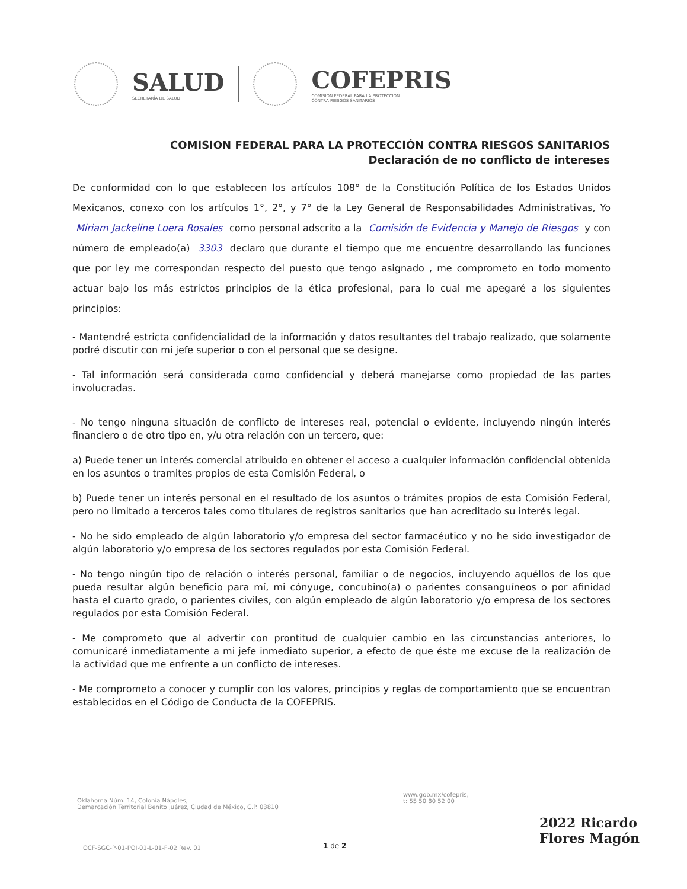SALUD
SECRETARÍA DE SALUD
COFEPRIS
COMISIÓN FEDERAL PARA LA PROTECCIÓN
CONTRA RIESGOS SANITARIOS
COMISION FEDERAL PARA LA PROTECCIÓN CONTRA RIESGOS SANITARIOS
Declaración de no conflicto de intereses
De conformidad con lo que establecen los artículos 108° de la Constitución Política de los Estados Unidos Mexicanos, conexo con los artículos 1°, 2°, y 7° de la Ley General de Responsabilidades Administrativas, Yo Miriam Jackeline Loera Rosales como personal adscrito a la Comisión de Evidencia y Manejo de Riesgos y con número de empleado(a) 3303 declaro que durante el tiempo que me encuentre desarrollando las funciones que por ley me correspondan respecto del puesto que tengo asignado , me comprometo en todo momento actuar bajo los más estrictos principios de la ética profesional, para lo cual me apegaré a los siguientes principios:
- Mantendré estricta confidencialidad de la información y datos resultantes del trabajo realizado, que solamente podré discutir con mi jefe superior o con el personal que se designe.
- Tal información será considerada como confidencial y deberá manejarse como propiedad de las partes involucradas.
- No tengo ninguna situación de conflicto de intereses real, potencial o evidente, incluyendo ningún interés financiero o de otro tipo en, y/u otra relación con un tercero, que:
a) Puede tener un interés comercial atribuido en obtener el acceso a cualquier información confidencial obtenida en los asuntos o tramites propios de esta Comisión Federal, o
b) Puede tener un interés personal en el resultado de los asuntos o trámites propios de esta Comisión Federal, pero no limitado a terceros tales como titulares de registros sanitarios que han acreditado su interés legal.
- No he sido empleado de algún laboratorio y/o empresa del sector farmacéutico y no he sido investigador de algún laboratorio y/o empresa de los sectores regulados por esta Comisión Federal.
- No tengo ningún tipo de relación o interés personal, familiar o de negocios, incluyendo aquéllos de los que pueda resultar algún beneficio para mí, mi cónyuge, concubino(a) o parientes consanguíneos o por afinidad hasta el cuarto grado, o parientes civiles, con algún empleado de algún laboratorio y/o empresa de los sectores regulados por esta Comisión Federal.
- Me comprometo que al advertir con prontitud de cualquier cambio en las circunstancias anteriores, lo comunicaré inmediatamente a mi jefe inmediato superior, a efecto de que éste me excuse de la realización de la actividad que me enfrente a un conflicto de intereses.
- Me comprometo a conocer y cumplir con los valores, principios y reglas de comportamiento que se encuentran establecidos en el Código de Conducta de la COFEPRIS.
Oklahoma Núm. 14, Colonia Nápoles,
Demarcación Territorial Benito Juárez, Ciudad de México, C.P. 03810
www.gob.mx/cofepris,
t: 55 50 80 52 00
2022 Ricardo Flores Magón
OCF-SGC-P-01-POI-01-L-01-F-02 Rev. 01
1 de 2